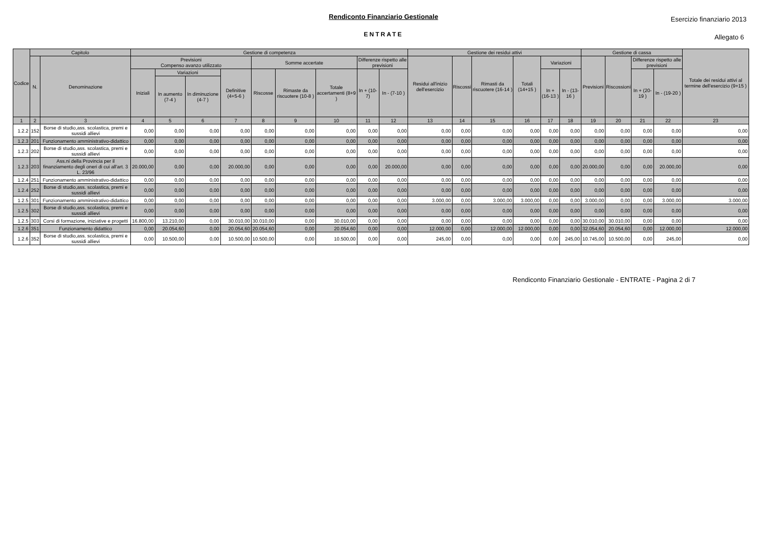Rendiconto Finanziario Gestionale
ENTRATE
Esercizio finanziario 2013
Allegato 6
| Codice | Capitolo | | Gestione di competenza | | | | | | | | | Gestione dei residui attivi | | | | | | Gestione di cassa | | | | Totale dei residui attivi al termine dell'esercizio (9+15 ) |
| --- | --- | --- | --- | --- | --- | --- | --- | --- | --- | --- | --- | --- | --- | --- | --- | --- | --- | --- | --- | --- | --- | --- |
| | N. | Denominazione | Previsioni Compenso avanzo utilizzato | | | | Somme accertate | | | Differenze rispetto alle previsioni | | Residui all'inizio dell'esercizio | Riscossi | Rimasti da riscuotere (16-14 ) | Totali (14+15 ) | Variazioni | | Previsioni | Riscossioni | Differenze rispetto alle previsioni | | |
| | | | Iniziali | Variazioni | | Definitive (4+5-6 ) | Riscosse | Rimaste da riscuotere (10-8 ) | Totale accertamenti (8+9 ) | In + (10-7) | In - (7-10 ) | | | | | In + (16-13 ) | In - (13-16 ) | | | In + (20-19 ) | In - (19-20 ) | |
| | | | | In aumento (7-4 ) | In diminuzione (4-7 ) | | | | | | | | | | | | | | | | | |
| 1 | 2 | 3 | 4 | 5 | 6 | 7 | 8 | 9 | 10 | 11 | 12 | 13 | 14 | 15 | 16 | 17 | 18 | 19 | 20 | 21 | 22 | 23 |
| 1.2.2 | 152 | Borse di studio,ass. scolastica, premi e sussidi allievi | 0,00 | 0,00 | 0,00 | 0,00 | 0,00 | 0,00 | 0,00 | 0,00 | 0,00 | 0,00 | 0,00 | 0,00 | 0,00 | 0,00 | 0,00 | 0,00 | 0,00 | 0,00 | 0,00 | 0,00 |
| 1.2.3 | 201 | Funzionamento amministrativo-didattico | 0,00 | 0,00 | 0,00 | 0,00 | 0,00 | 0,00 | 0,00 | 0,00 | 0,00 | 0,00 | 0,00 | 0,00 | 0,00 | 0,00 | 0,00 | 0,00 | 0,00 | 0,00 | 0,00 | 0,00 |
| 1.2.3 | 202 | Borse di studio,ass. scolastica, premi e sussidi allievi | 0,00 | 0,00 | 0,00 | 0,00 | 0,00 | 0,00 | 0,00 | 0,00 | 0,00 | 0,00 | 0,00 | 0,00 | 0,00 | 0,00 | 0,00 | 0,00 | 0,00 | 0,00 | 0,00 | 0,00 |
| 1.2.3 | 203 | Ass.ni della Provincia per il finanziamento degli oneri di cui all'art. 3 L. 23/96 | 20.000,00 | 0,00 | 0,00 | 20.000,00 | 0,00 | 0,00 | 0,00 | 0,00 | 20.000,00 | 0,00 | 0,00 | 0,00 | 0,00 | 0,00 | 0,00 | 20.000,00 | 0,00 | 0,00 | 20.000,00 | 0,00 |
| 1.2.4 | 251 | Funzionamento amministrativo-didattico | 0,00 | 0,00 | 0,00 | 0,00 | 0,00 | 0,00 | 0,00 | 0,00 | 0,00 | 0,00 | 0,00 | 0,00 | 0,00 | 0,00 | 0,00 | 0,00 | 0,00 | 0,00 | 0,00 | 0,00 |
| 1.2.4 | 252 | Borse di studio,ass. scolastica, premi e sussidi allievi | 0,00 | 0,00 | 0,00 | 0,00 | 0,00 | 0,00 | 0,00 | 0,00 | 0,00 | 0,00 | 0,00 | 0,00 | 0,00 | 0,00 | 0,00 | 0,00 | 0,00 | 0,00 | 0,00 | 0,00 |
| 1.2.5 | 301 | Funzionamento amministrativo-didattico | 0,00 | 0,00 | 0,00 | 0,00 | 0,00 | 0,00 | 0,00 | 0,00 | 0,00 | 3.000,00 | 0,00 | 3.000,00 | 3.000,00 | 0,00 | 0,00 | 3.000,00 | 0,00 | 0,00 | 3.000,00 | 3.000,00 |
| 1.2.5 | 302 | Borse di studio,ass. scolastica, premi e sussidi allievi | 0,00 | 0,00 | 0,00 | 0,00 | 0,00 | 0,00 | 0,00 | 0,00 | 0,00 | 0,00 | 0,00 | 0,00 | 0,00 | 0,00 | 0,00 | 0,00 | 0,00 | 0,00 | 0,00 | 0,00 |
| 1.2.5 | 303 | Corsi di formazione, iniziative e progetti | 16.800,00 | 13.210,00 | 0,00 | 30.010,00 | 30.010,00 | 0,00 | 30.010,00 | 0,00 | 0,00 | 0,00 | 0,00 | 0,00 | 0,00 | 0,00 | 0,00 | 30.010,00 | 30.010,00 | 0,00 | 0,00 | 0,00 |
| 1.2.6 | 351 | Funzionamento didattico | 0,00 | 20.054,60 | 0,00 | 20.054,60 | 20.054,60 | 0,00 | 20.054,60 | 0,00 | 0,00 | 12.000,00 | 0,00 | 12.000,00 | 12.000,00 | 0,00 | 0,00 | 32.054,60 | 20.054,60 | 0,00 | 12.000,00 | 12.000,00 |
| 1.2.6 | 352 | Borse di studio,ass. scolastica, premi e sussidi allievi | 0,00 | 10.500,00 | 0,00 | 10.500,00 | 10.500,00 | 0,00 | 10.500,00 | 0,00 | 0,00 | 245,00 | 0,00 | 0,00 | 0,00 | 0,00 | 245,00 | 10.745,00 | 10.500,00 | 0,00 | 245,00 | 0,00 |
Rendiconto Finanziario Gestionale - ENTRATE - Pagina 2 di 7